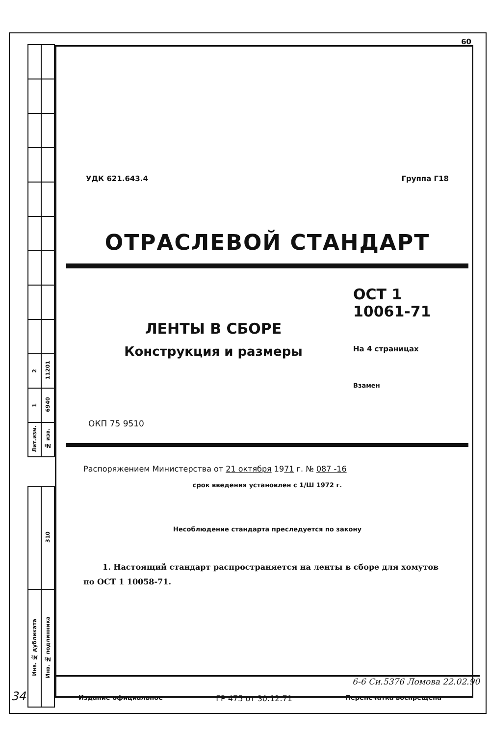60
| 2 | 11201 |
| 1 | 6940 |
| Лит.изм. | № изв. |
| | 310 |
| Инв. № дубликата | Инв. № подлинника |
УДК 621.643.4 Группа Г18
ОТРАСЛЕВОЙ СТАНДАРТ
ЛЕНТЫ В СБОРЕ
Конструкция и размеры
ОСТ 1 10061-71
На 4 страницах
Взамен
ОКП 75 9510
Распоряжением Министерства от 21 октября 1971 г. № 087 -16
срок введения установлен с 1/Ш 1972 г.
Несоблюдение стандарта преследуется по закону
1. Настоящий стандарт распространяется на ленты в сборе для хомутов по ОСТ 1 10058-71.
6-6 Си.5376 Ломова 22.02.90
Издание официальное ГР 475 от 30.12.71 Перепечатка воспрещена
34